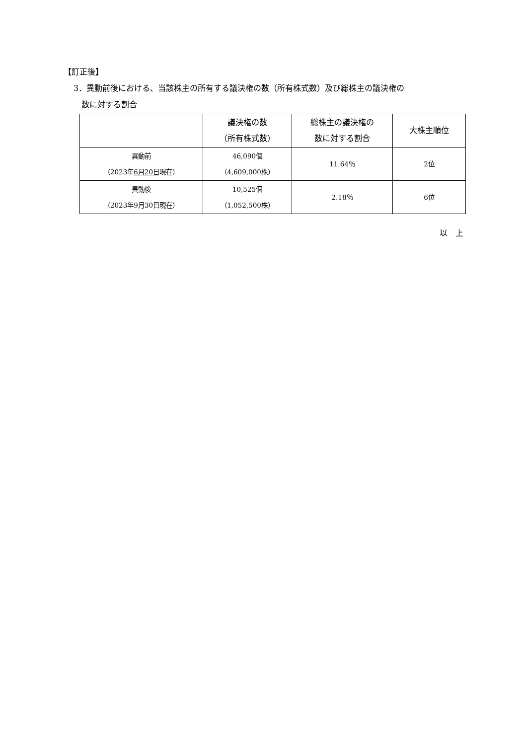【訂正後】
3．異動前後における、当該株主の所有する議決権の数（所有株式数）及び総株主の議決権の
数に対する割合
| | 議決権の数 （所有株式数） | 総株主の議決権の 数に対する割合 | 大株主順位 |
| --- | --- | --- | --- |
| 異動前 （2023年 6月20日 現在） | 46,090個 （4,609,000株） | 11.64％ | 2位 |
| 異動後 （2023年9月30日現在） | 10,525個 （1,052,500株） | 2.18％ | 6位 |
以　上